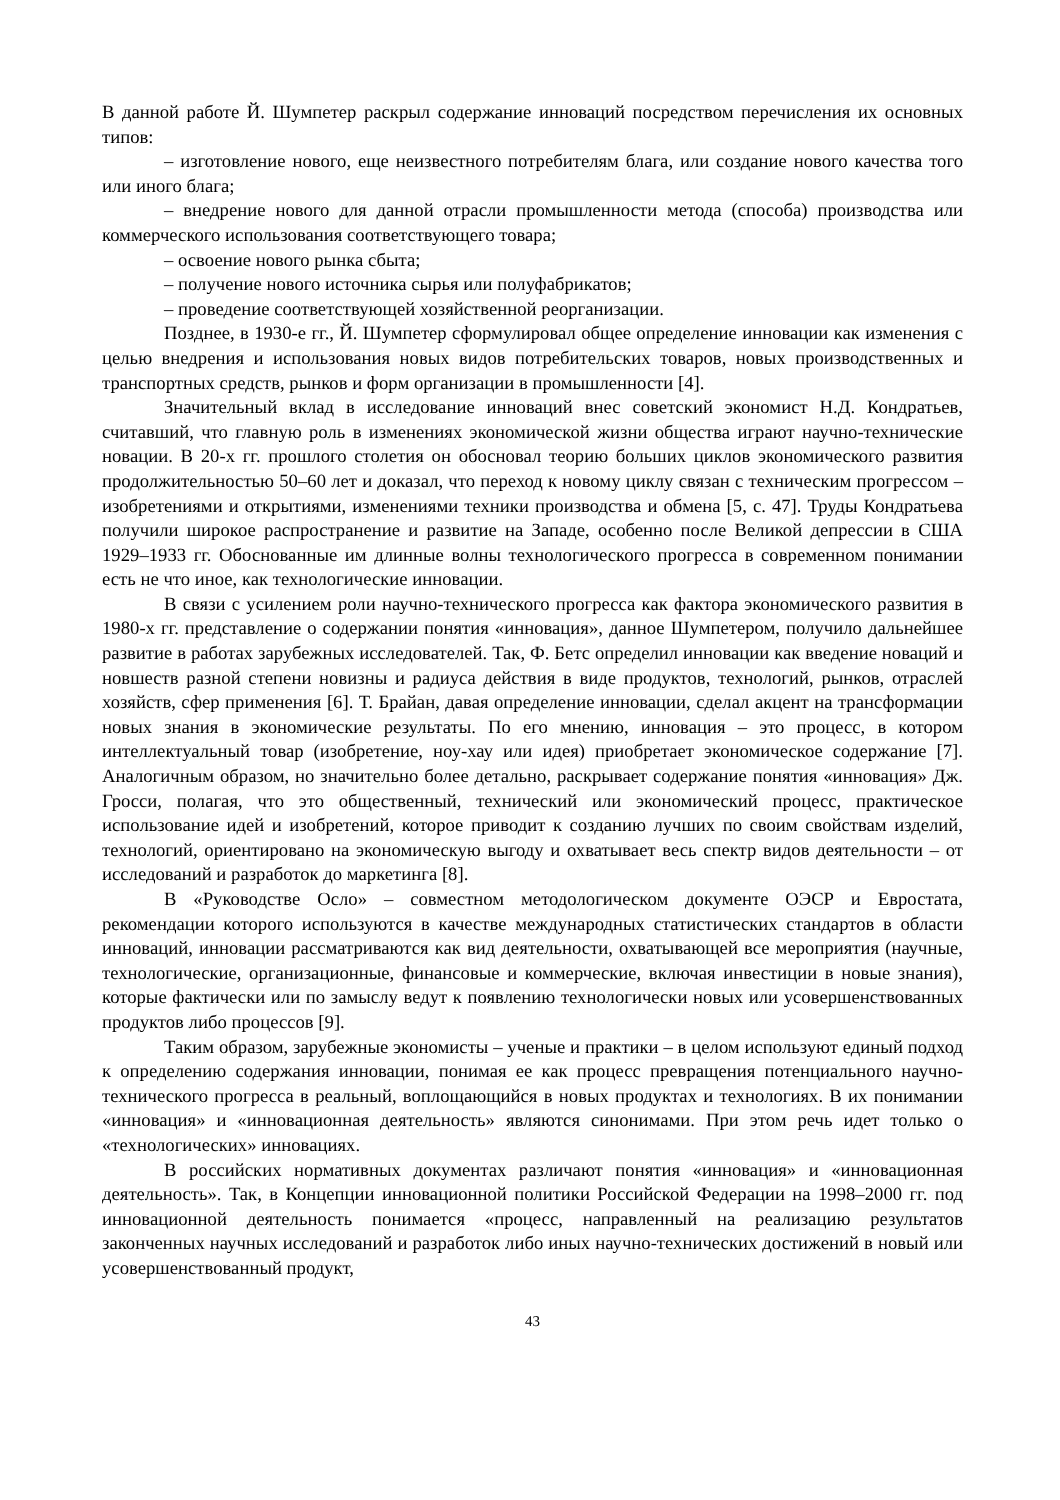В данной работе Й. Шумпетер раскрыл содержание инноваций посредством перечисления их основных типов:
– изготовление нового, еще неизвестного потребителям блага, или создание нового качества того или иного блага;
– внедрение нового для данной отрасли промышленности метода (способа) производства или коммерческого использования соответствующего товара;
– освоение нового рынка сбыта;
– получение нового источника сырья или полуфабрикатов;
– проведение соответствующей хозяйственной реорганизации.
Позднее, в 1930-е гг., Й. Шумпетер сформулировал общее определение инновации как изменения с целью внедрения и использования новых видов потребительских товаров, новых производственных и транспортных средств, рынков и форм организации в промышленности [4].
Значительный вклад в исследование инноваций внес советский экономист Н.Д. Кондратьев, считавший, что главную роль в изменениях экономической жизни общества играют научно-технические новации. В 20-х гг. прошлого столетия он обосновал теорию больших циклов экономического развития продолжительностью 50–60 лет и доказал, что переход к новому циклу связан с техническим прогрессом – изобретениями и открытиями, изменениями техники производства и обмена [5, с. 47]. Труды Кондратьева получили широкое распространение и развитие на Западе, особенно после Великой депрессии в США 1929–1933 гг. Обоснованные им длинные волны технологического прогресса в современном понимании есть не что иное, как технологические инновации.
В связи с усилением роли научно-технического прогресса как фактора экономического развития в 1980-х гг. представление о содержании понятия «инновация», данное Шумпетером, получило дальнейшее развитие в работах зарубежных исследователей. Так, Ф. Бетс определил инновации как введение новаций и новшеств разной степени новизны и радиуса действия в виде продуктов, технологий, рынков, отраслей хозяйств, сфер применения [6]. Т. Брайан, давая определение инновации, сделал акцент на трансформации новых знания в экономические результаты. По его мнению, инновация – это процесс, в котором интеллектуальный товар (изобретение, ноу-хау или идея) приобретает экономическое содержание [7]. Аналогичным образом, но значительно более детально, раскрывает содержание понятия «инновация» Дж. Гросси, полагая, что это общественный, технический или экономический процесс, практическое использование идей и изобретений, которое приводит к созданию лучших по своим свойствам изделий, технологий, ориентировано на экономическую выгоду и охватывает весь спектр видов деятельности – от исследований и разработок до маркетинга [8].
В «Руководстве Осло» – совместном методологическом документе ОЭСР и Евростата, рекомендации которого используются в качестве международных статистических стандартов в области инноваций, инновации рассматриваются как вид деятельности, охватывающей все мероприятия (научные, технологические, организационные, финансовые и коммерческие, включая инвестиции в новые знания), которые фактически или по замыслу ведут к появлению технологически новых или усовершенствованных продуктов либо процессов [9].
Таким образом, зарубежные экономисты – ученые и практики – в целом используют единый подход к определению содержания инновации, понимая ее как процесс превращения потенциального научно-технического прогресса в реальный, воплощающийся в новых продуктах и технологиях. В их понимании «инновация» и «инновационная деятельность» являются синонимами. При этом речь идет только о «технологических» инновациях.
В российских нормативных документах различают понятия «инновация» и «инновационная деятельность». Так, в Концепции инновационной политики Российской Федерации на 1998–2000 гг. под инновационной деятельность понимается «процесс, направленный на реализацию результатов законченных научных исследований и разработок либо иных научно-технических достижений в новый или усовершенствованный продукт,
43